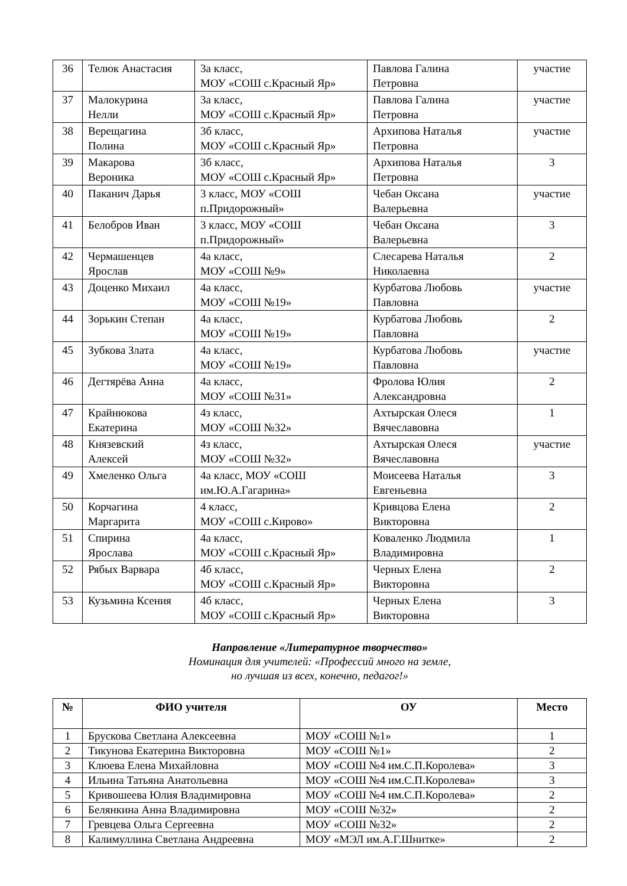| 36 | Телюк Анастасия | 3а класс, МОУ «СОШ с.Красный Яр» | Павлова Галина Петровна | участие |
| 37 | Малокурина Нелли | 3а класс, МОУ «СОШ с.Красный Яр» | Павлова Галина Петровна | участие |
| 38 | Верещагина Полина | 3б класс, МОУ «СОШ с.Красный Яр» | Архипова Наталья Петровна | участие |
| 39 | Макарова Вероника | 3б класс, МОУ «СОШ с.Красный Яр» | Архипова Наталья Петровна | 3 |
| 40 | Паканич Дарья | 3 класс, МОУ «СОШ п.Придорожный» | Чебан Оксана Валерьевна | участие |
| 41 | Белобров Иван | 3 класс, МОУ «СОШ п.Придорожный» | Чебан Оксана Валерьевна | 3 |
| 42 | Чермашенцев Ярослав | 4а класс, МОУ «СОШ №9» | Слесарева Наталья Николаевна | 2 |
| 43 | Доценко Михаил | 4а класс, МОУ «СОШ №19» | Курбатова Любовь Павловна | участие |
| 44 | Зорькин Степан | 4а класс, МОУ «СОШ №19» | Курбатова Любовь Павловна | 2 |
| 45 | Зубкова Злата | 4а класс, МОУ «СОШ №19» | Курбатова Любовь Павловна | участие |
| 46 | Дегтярёва Анна | 4а класс, МОУ «СОШ №31» | Фролова Юлия Александровна | 2 |
| 47 | Крайнюкова Екатерина | 4з класс, МОУ «СОШ №32» | Ахтырская Олеся Вячеславовна | 1 |
| 48 | Князевский Алексей | 4з класс, МОУ «СОШ №32» | Ахтырская Олеся Вячеславовна | участие |
| 49 | Хмеленко Ольга | 4а класс, МОУ «СОШ им.Ю.А.Гагарина» | Моисеева Наталья Евгеньевна | 3 |
| 50 | Корчагина Маргарита | 4 класс, МОУ «СОШ с.Кирово» | Кривцова Елена Викторовна | 2 |
| 51 | Спирина Ярослава | 4а класс, МОУ «СОШ с.Красный Яр» | Коваленко Людмила Владимировна | 1 |
| 52 | Рябых Варвара | 4б класс, МОУ «СОШ с.Красный Яр» | Черных Елена Викторовна | 2 |
| 53 | Кузьмина Ксения | 4б класс, МОУ «СОШ с.Красный Яр» | Черных Елена Викторовна | 3 |
Направление «Литературное творчество»
Номинация для учителей: «Профессий много на земле,
но лучшая из всех, конечно, педагог!»
| № | ФИО учителя | ОУ | Место |
| --- | --- | --- | --- |
| 1 | Брускова Светлана Алексеевна | МОУ «СОШ №1» | 1 |
| 2 | Тикунова Екатерина Викторовна | МОУ «СОШ №1» | 2 |
| 3 | Клюева Елена Михайловна | МОУ «СОШ №4 им.С.П.Королева» | 3 |
| 4 | Ильина Татьяна Анатольевна | МОУ «СОШ №4 им.С.П.Королева» | 3 |
| 5 | Кривошеева Юлия Владимировна | МОУ «СОШ №4 им.С.П.Королева» | 2 |
| 6 | Белянкина Анна Владимировна | МОУ «СОШ №32» | 2 |
| 7 | Гревцева Ольга Сергеевна | МОУ «СОШ №32» | 2 |
| 8 | Калимуллина Светлана Андреевна | МОУ «МЭЛ им.А.Г.Шнитке» | 2 |